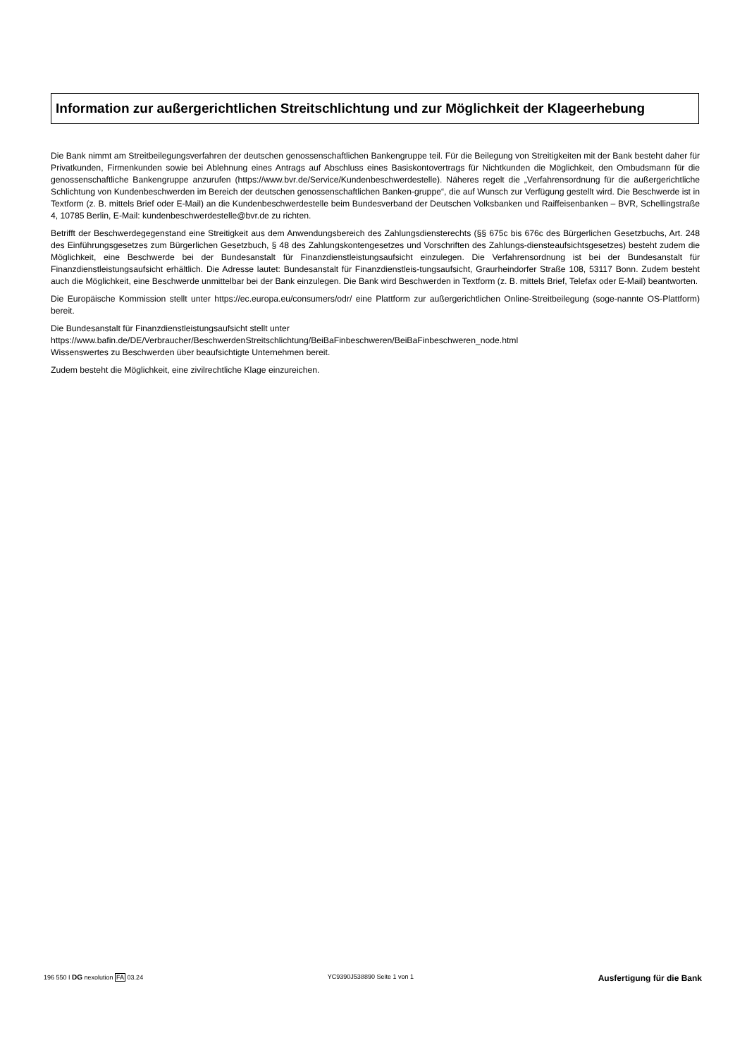Information zur außergerichtlichen Streitschlichtung und zur Möglichkeit der Klageerhebung
Die Bank nimmt am Streitbeilegungsverfahren der deutschen genossenschaftlichen Bankengruppe teil. Für die Beilegung von Streitigkeiten mit der Bank besteht daher für Privatkunden, Firmenkunden sowie bei Ablehnung eines Antrags auf Abschluss eines Basiskontovertrags für Nichtkunden die Möglichkeit, den Ombudsmann für die genossenschaftliche Bankengruppe anzurufen (https://www.bvr.de/Service/Kundenbeschwerdestelle). Näheres regelt die „Verfahrensordnung für die außergerichtliche Schlichtung von Kundenbeschwerden im Bereich der deutschen genossenschaftlichen Banken-gruppe“, die auf Wunsch zur Verfügung gestellt wird. Die Beschwerde ist in Textform (z. B. mittels Brief oder E-Mail) an die Kundenbeschwerdestelle beim Bundesverband der Deutschen Volksbanken und Raiffeisenbanken – BVR, Schellingstraße 4, 10785 Berlin, E-Mail: kundenbeschwerdestelle@bvr.de zu richten.
Betrifft der Beschwerdegegenstand eine Streitigkeit aus dem Anwendungsbereich des Zahlungsdiensterechts (§§ 675c bis 676c des Bürgerlichen Gesetzbuchs, Art. 248 des Einführungsgesetzes zum Bürgerlichen Gesetzbuch, § 48 des Zahlungskontengesetzes und Vorschriften des Zahlungs-diensteaufsichtsgesetzes) besteht zudem die Möglichkeit, eine Beschwerde bei der Bundesanstalt für Finanzdienstleistungsaufsicht einzulegen. Die Verfahrensordnung ist bei der Bundesanstalt für Finanzdienstleistungsaufsicht erhältlich. Die Adresse lautet: Bundesanstalt für Finanzdienstleis-tungsaufsicht, Graurheindorfer Straße 108, 53117 Bonn. Zudem besteht auch die Möglichkeit, eine Beschwerde unmittelbar bei der Bank einzulegen. Die Bank wird Beschwerden in Textform (z. B. mittels Brief, Telefax oder E-Mail) beantworten.
Die Europäische Kommission stellt unter https://ec.europa.eu/consumers/odr/ eine Plattform zur außergerichtlichen Online-Streitbeilegung (soge-nannte OS-Plattform) bereit.
Die Bundesanstalt für Finanzdienstleistungsaufsicht stellt unter
https://www.bafin.de/DE/Verbraucher/BeschwerdenStreitschlichtung/BeiBaFinbeschweren/BeiBaFinbeschweren_node.html
Wissenswertes zu Beschwerden über beaufsichtigte Unternehmen bereit.
Zudem besteht die Möglichkeit, eine zivilrechtliche Klage einzureichen.
196 550 I DG nexolution FA 03.24 YC9390J538890 Seite 1 von 1 Ausfertigung für die Bank